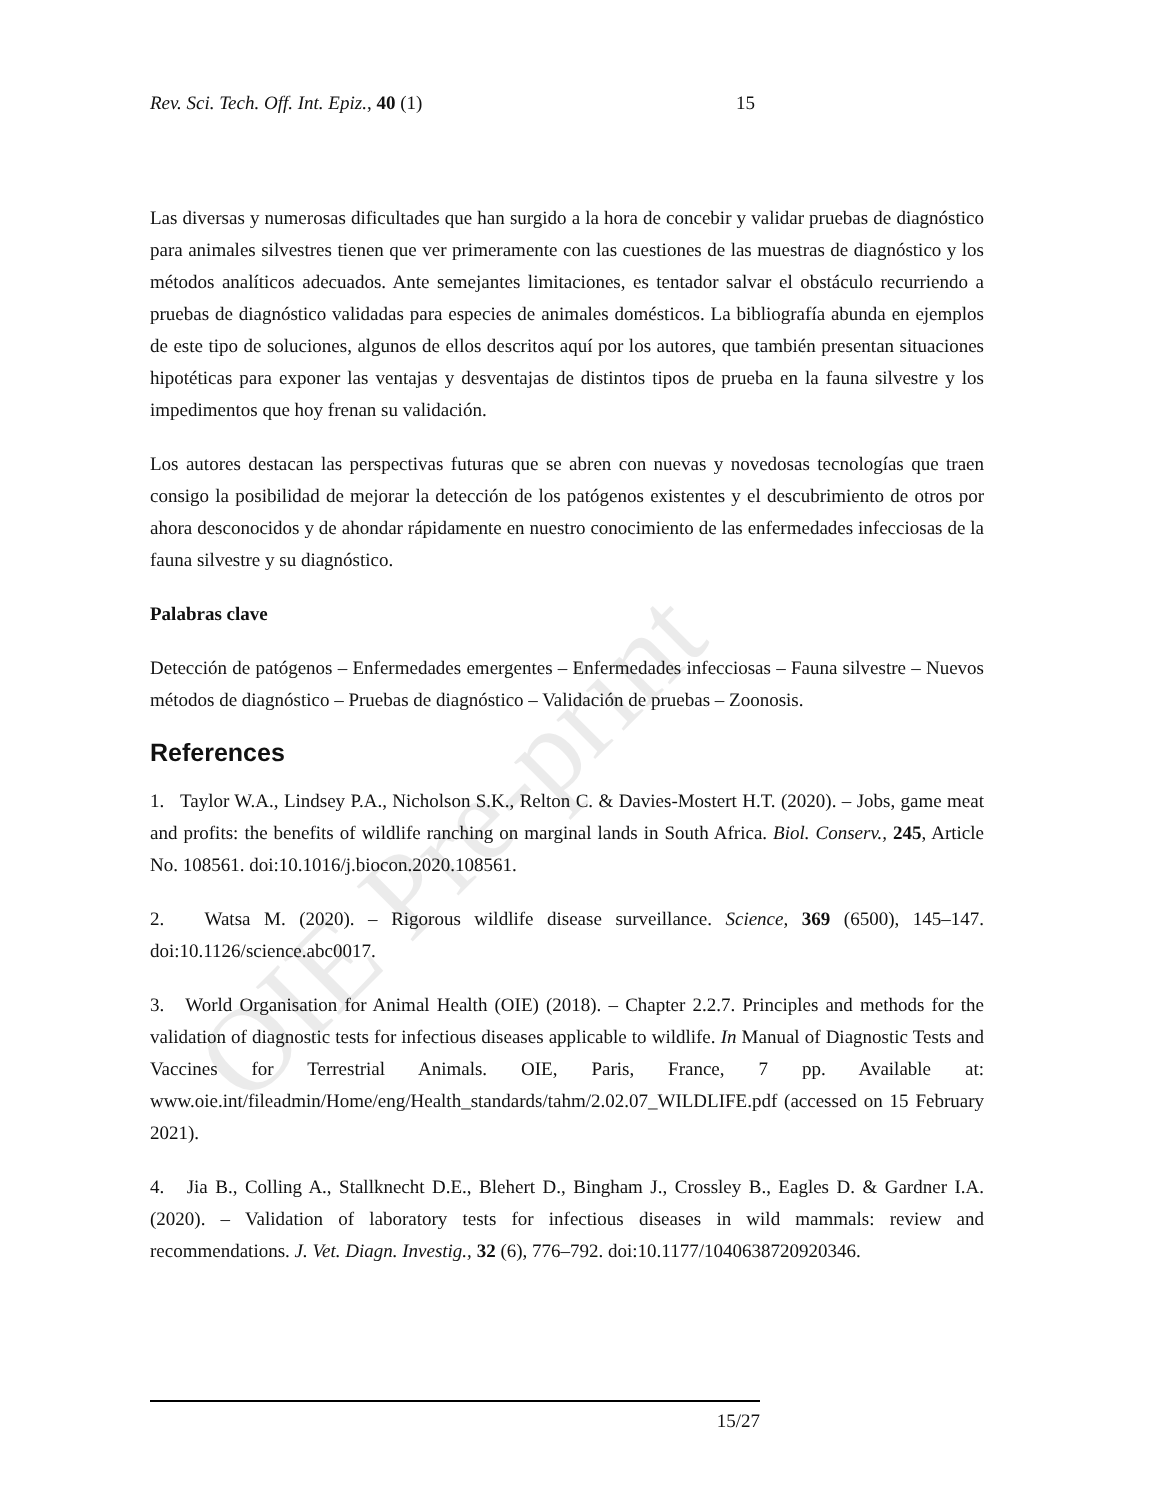OIE Pre-print
Rev. Sci. Tech. Off. Int. Epiz., 40 (1) 15
Las diversas y numerosas dificultades que han surgido a la hora de concebir y validar pruebas de diagnóstico para animales silvestres tienen que ver primeramente con las cuestiones de las muestras de diagnóstico y los métodos analíticos adecuados. Ante semejantes limitaciones, es tentador salvar el obstáculo recurriendo a pruebas de diagnóstico validadas para especies de animales domésticos. La bibliografía abunda en ejemplos de este tipo de soluciones, algunos de ellos descritos aquí por los autores, que también presentan situaciones hipotéticas para exponer las ventajas y desventajas de distintos tipos de prueba en la fauna silvestre y los impedimentos que hoy frenan su validación.
Los autores destacan las perspectivas futuras que se abren con nuevas y novedosas tecnologías que traen consigo la posibilidad de mejorar la detección de los patógenos existentes y el descubrimiento de otros por ahora desconocidos y de ahondar rápidamente en nuestro conocimiento de las enfermedades infecciosas de la fauna silvestre y su diagnóstico.
Palabras clave
Detección de patógenos – Enfermedades emergentes – Enfermedades infecciosas – Fauna silvestre – Nuevos métodos de diagnóstico – Pruebas de diagnóstico – Validación de pruebas – Zoonosis.
References
1. Taylor W.A., Lindsey P.A., Nicholson S.K., Relton C. & Davies-Mostert H.T. (2020). – Jobs, game meat and profits: the benefits of wildlife ranching on marginal lands in South Africa. Biol. Conserv., 245, Article No. 108561. doi:10.1016/j.biocon.2020.108561.
2. Watsa M. (2020). – Rigorous wildlife disease surveillance. Science, 369 (6500), 145–147. doi:10.1126/science.abc0017.
3. World Organisation for Animal Health (OIE) (2018). – Chapter 2.2.7. Principles and methods for the validation of diagnostic tests for infectious diseases applicable to wildlife. In Manual of Diagnostic Tests and Vaccines for Terrestrial Animals. OIE, Paris, France, 7 pp. Available at: www.oie.int/fileadmin/Home/eng/Health_standards/tahm/2.02.07_WILDLIFE.pdf (accessed on 15 February 2021).
4. Jia B., Colling A., Stallknecht D.E., Blehert D., Bingham J., Crossley B., Eagles D. & Gardner I.A. (2020). – Validation of laboratory tests for infectious diseases in wild mammals: review and recommendations. J. Vet. Diagn. Investig., 32 (6), 776–792. doi:10.1177/1040638720920346.
15/27